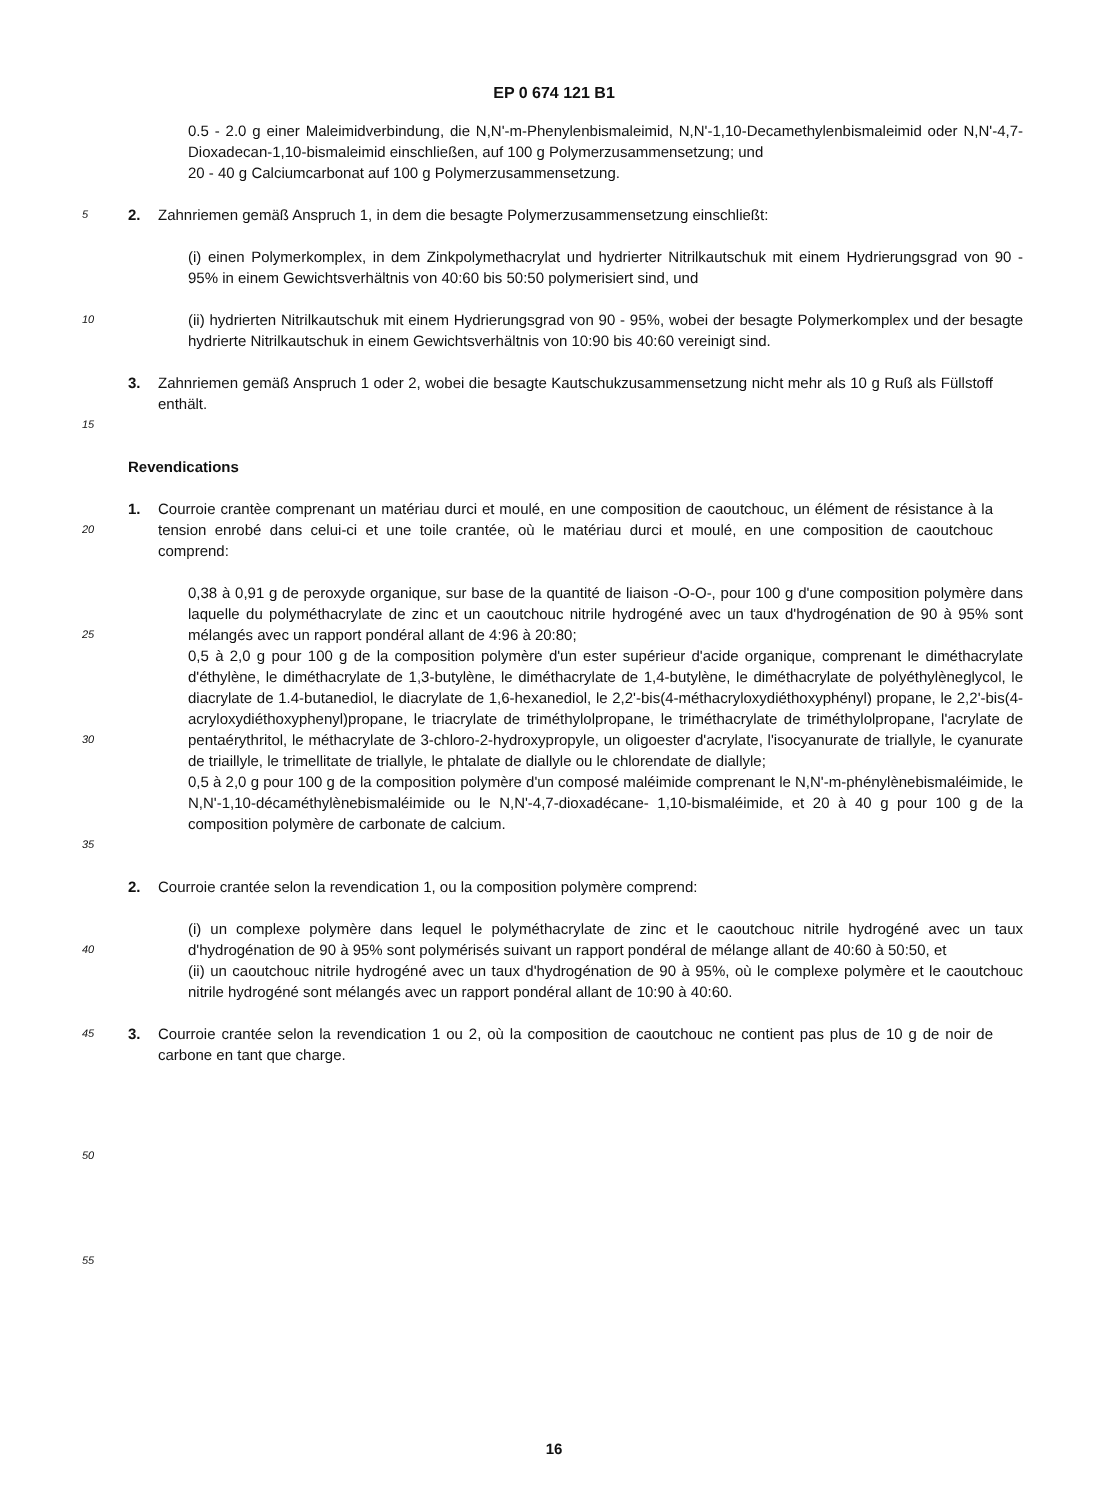EP 0 674 121 B1
0.5 - 2.0 g einer Maleimidverbindung, die N,N'-m-Phenylenbismaleimid, N,N'-1,10-Decamethylenbismaleimid oder N,N'-4,7-Dioxadecan-1,10-bismaleimid einschließen, auf 100 g Polymerzusammensetzung; und
20 - 40 g Calciumcarbonat auf 100 g Polymerzusammensetzung.
5
2. Zahnriemen gemäß Anspruch 1, in dem die besagte Polymerzusammensetzung einschließt:
(i) einen Polymerkomplex, in dem Zinkpolymethacrylat und hydrierter Nitrilkautschuk mit einem Hydrierungsgrad von 90 - 95% in einem Gewichtsverhältnis von 40:60 bis 50:50 polymerisiert sind, und
10
(ii) hydrierten Nitrilkautschuk mit einem Hydrierungsgrad von 90 - 95%, wobei der besagte Polymerkomplex und der besagte hydrierte Nitrilkautschuk in einem Gewichtsverhältnis von 10:90 bis 40:60 vereinigt sind.
3. Zahnriemen gemäß Anspruch 1 oder 2, wobei die besagte Kautschukzusammensetzung nicht mehr als 10 g Ruß als Füllstoff enthält.
15
Revendications
20
1. Courroie crantèe comprenant un matériau durci et moulé, en une composition de caoutchouc, un élément de résistance à la tension enrobé dans celui-ci et une toile crantée, où le matériau durci et moulé, en une composition de caoutchouc comprend:
25
30
35
0,38 à 0,91 g de peroxyde organique, sur base de la quantité de liaison -O-O-, pour 100 g d'une composition polymère dans laquelle du polyméthacrylate de zinc et un caoutchouc nitrile hydrogéné avec un taux d'hydrogénation de 90 à 95% sont mélangés avec un rapport pondéral allant de 4:96 à 20:80;
0,5 à 2,0 g pour 100 g de la composition polymère d'un ester supérieur d'acide organique, comprenant le diméthacrylate d'éthylène, le diméthacrylate de 1,3-butylène, le diméthacrylate de 1,4-butylène, le diméthacrylate de polyéthylèneglycol, le diacrylate de 1.4-butanediol, le diacrylate de 1,6-hexanediol, le 2,2'-bis(4-méthacryloxydiéthoxyphényl) propane, le 2,2'-bis(4-acryloxydiéthoxyphenyl)propane, le triacrylate de triméthylolpropane, le triméthacrylate de triméthylolpropane, l'acrylate de pentaérythritol, le méthacrylate de 3-chloro-2-hydroxypropyle, un oligoester d'acrylate, l'isocyanurate de triallyle, le cyanurate de triaillyle, le trimellitate de triallyle, le phtalate de diallyle ou le chlorendate de diallyle;
0,5 à 2,0 g pour 100 g de la composition polymère d'un composé maléimide comprenant le N,N'-m-phénylènebismaléimide, le N,N'-1,10-décaméthylènebismaléimide ou le N,N'-4,7-dioxadécane- 1,10-bismaléimide, et 20 à 40 g pour 100 g de la composition polymère de carbonate de calcium.
2. Courroie crantée selon la revendication 1, ou la composition polymère comprend:
40
(i) un complexe polymère dans lequel le polyméthacrylate de zinc et le caoutchouc nitrile hydrogéné avec un taux d'hydrogénation de 90 à 95% sont polymérisés suivant un rapport pondéral de mélange allant de 40:60 à 50:50, et
(ii) un caoutchouc nitrile hydrogéné avec un taux d'hydrogénation de 90 à 95%, où le complexe polymère et le caoutchouc nitrile hydrogéné sont mélangés avec un rapport pondéral allant de 10:90 à 40:60.
45
3. Courroie crantée selon la revendication 1 ou 2, où la composition de caoutchouc ne contient pas plus de 10 g de noir de carbone en tant que charge.
50
55
16